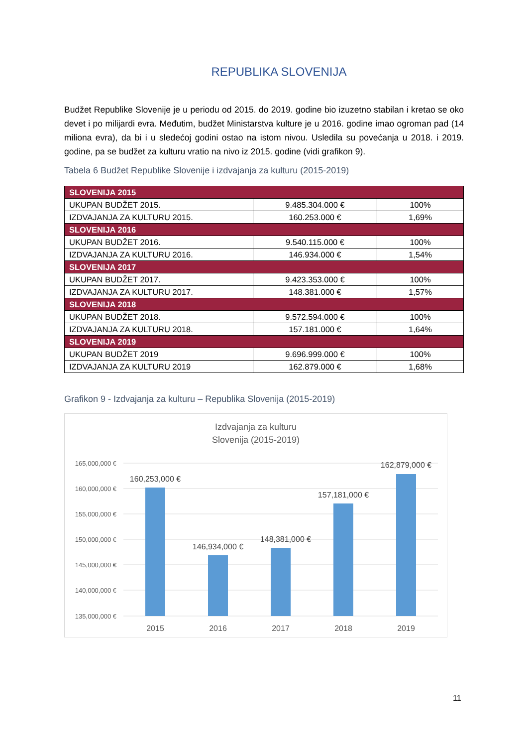REPUBLIKA SLOVENIJA
Budžet Republike Slovenije je u periodu od 2015. do 2019. godine bio izuzetno stabilan i kretao se oko devet i po milijardi evra. Međutim, budžet Ministarstva kulture je u 2016. godine imao ogroman pad (14 miliona evra), da bi i u sledećoj godini ostao na istom nivou. Usledila su povećanja u 2018. i 2019. godine, pa se budžet za kulturu vratio na nivo iz 2015. godine (vidi grafikon 9).
Tabela 6 Budžet Republike Slovenije i izdvajanja za kulturu (2015-2019)
| SLOVENIJA 2015 | | |
| UKUPAN BUDŽET 2015. | 9.485.304.000 € | 100% |
| IZDVAJANJA ZA KULTURU 2015. | 160.253.000 € | 1,69% |
| SLOVENIJA 2016 | | |
| UKUPAN BUDŽET 2016. | 9.540.115.000 € | 100% |
| IZDVAJANJA ZA KULTURU 2016. | 146.934.000 € | 1,54% |
| SLOVENIJA 2017 | | |
| UKUPAN BUDŽET 2017. | 9.423.353.000 € | 100% |
| IZDVAJANJA ZA KULTURU 2017. | 148.381.000 € | 1,57% |
| SLOVENIJA 2018 | | |
| UKUPAN BUDŽET 2018. | 9.572.594.000 € | 100% |
| IZDVAJANJA ZA KULTURU 2018. | 157.181.000 € | 1,64% |
| SLOVENIJA 2019 | | |
| UKUPAN BUDŽET 2019 | 9.696.999.000 € | 100% |
| IZDVAJANJA ZA KULTURU 2019 | 162.879.000 € | 1,68% |
Grafikon 9 - Izdvajanja za kulturu – Republika Slovenija (2015-2019)
Izdvajanja za kulturu
Slovenija (2015-2019)
165,000,000 €
160,000,000 €
155,000,000 €
150,000,000 €
145,000,000 €
140,000,000 €
135,000,000 €
160,253,000 €
146,934,000 €
148,381,000 €
157,181,000 €
162,879,000 €
2015
2016
2017
2018
2019
11